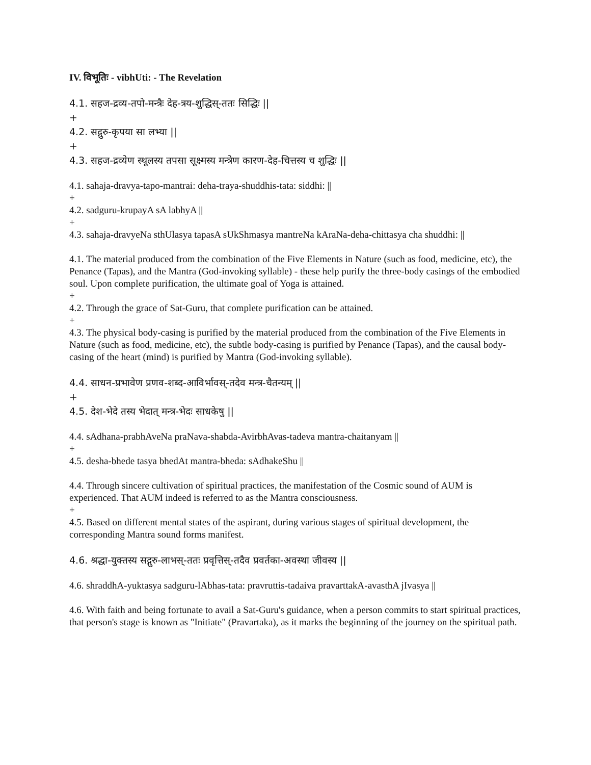IV. विभूतिः - vibhUti: - The Revelation
4.1. सहज-द्रव्य-तपो-मन्त्रैः देह-त्रय-शुद्धिस्-ततः सिद्धिः ||
+
4.2. सद्गुरु-कृपया सा लभ्या ||
+
4.3. सहज-द्रव्येण स्थूलस्य तपसा सूक्ष्मस्य मन्त्रेण कारण-देह-चित्तस्य च शुद्धिः ||
4.1. sahaja-dravya-tapo-mantrai: deha-traya-shuddhis-tata: siddhi: ||
+
4.2. sadguru-krupayA sA labhyA ||
+
4.3. sahaja-dravyeNa sthUlasya tapasA sUkShmasya mantreNa kAraNa-deha-chittasya cha shuddhi: ||
4.1. The material produced from the combination of the Five Elements in Nature (such as food, medicine, etc), the Penance (Tapas), and the Mantra (God-invoking syllable) - these help purify the three-body casings of the embodied soul. Upon complete purification, the ultimate goal of Yoga is attained.
+
4.2. Through the grace of Sat-Guru, that complete purification can be attained.
+
4.3. The physical body-casing is purified by the material produced from the combination of the Five Elements in Nature (such as food, medicine, etc), the subtle body-casing is purified by Penance (Tapas), and the causal body-casing of the heart (mind) is purified by Mantra (God-invoking syllable).
4.4. साधन-प्रभावेण प्रणव-शब्द-आविर्भावस्-तदेव मन्त्र-चैतन्यम् ||
+
4.5. देश-भेदे तस्य भेदात् मन्त्र-भेदः साधकेषु ||
4.4. sAdhana-prabhAveNa praNava-shabda-AvirbhAvas-tadeva mantra-chaitanyam ||
+
4.5. desha-bhede tasya bhedAt mantra-bheda: sAdhakeShu ||
4.4. Through sincere cultivation of spiritual practices, the manifestation of the Cosmic sound of AUM is experienced. That AUM indeed is referred to as the Mantra consciousness.
+
4.5. Based on different mental states of the aspirant, during various stages of spiritual development, the corresponding Mantra sound forms manifest.
4.6. श्रद्धा-युक्तस्य सद्गुरु-लाभस्-ततः प्रवृत्तिस्-तदैव प्रवर्तका-अवस्था जीवस्य ||
4.6. shraddhA-yuktasya sadguru-lAbhas-tata: pravruttis-tadaiva pravarttakA-avasthA jIvasya ||
4.6. With faith and being fortunate to avail a Sat-Guru's guidance, when a person commits to start spiritual practices, that person's stage is known as "Initiate" (Pravartaka), as it marks the beginning of the journey on the spiritual path.